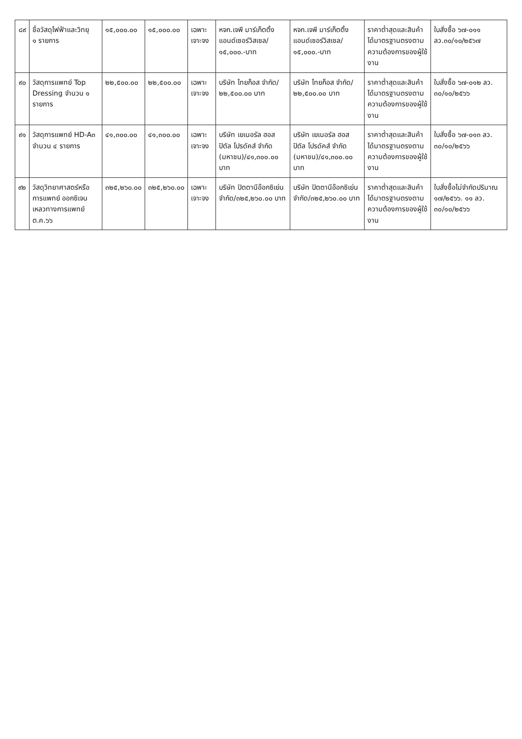| ๘๙ | ชื่อวัสดุไฟฟ้าและวิทยุ ๑ รายการ | ๑๕,๐๐๐.๐๐ | ๑๕,๐๐๐.๐๐ | เฉพาะเจาะจง | หจก.เจพี มาร์เก็ตติ้ง แอนด์เซอร์วิสเซล/ ๑๕,๐๐๐.-บาท | หจก.เจพี มาร์เก็ตติ้ง แอนด์เซอร์วิสเซล/ ๑๕,๐๐๐.-บาท | ราคาต่ำสุดและสินค้าได้มาตรฐานตรงตามความต้องการของผู้ใช้งาน | ใบสั่งซื้อ ๖๗-๐๑๑ ลว.๓๐/๑๐/๒๕๖๗ |
| ๙๐ | วัสดุการแพทย์ Top Dressing จำนวน ๑ รายการ | ๒๒,๕๐๐.๐๐ | ๒๒,๕๐๐.๐๐ | เฉพาะเจาะจง | บริษัท ไทยก็อส จำกัด/ ๒๒,๕๐๐.๐๐ บาท | บริษัท ไทยก็อส จำกัด/ ๒๒,๕๐๐.๐๐ บาท | ราคาต่ำสุดและสินค้าได้มาตรฐานตรงตามความต้องการของผู้ใช้งาน | ใบสั่งซื้อ ๖๗-๐๑๒ ลว. ๓๐/๑๐/๒๕๖๖ |
| ๙๑ | วัสดุการแพทย์ HD-A๓ จำนวน ๔ รายการ | ๔๑,๓๐๐.๐๐ | ๔๑,๓๐๐.๐๐ | เฉพาะเจาะจง | บริษัท เยเนอรัล ฮอสปิตัล โปรดัคส์ จำกัด (มหาชน)/๔๑,๓๐๐.๐๐ บาท | บริษัท เยเนอรัล ฮอสปิตัล โปรดัคส์ จำกัด (มหาชน)/๔๑,๓๐๐.๐๐ บาท | ราคาต่ำสุดและสินค้าได้มาตรฐานตรงตามความต้องการของผู้ใช้งาน | ใบสั่งซื้อ ๖๗-๐๑๓ ลว. ๓๐/๑๐/๒๕๖๖ |
| ๙๒ | วัสดุวิทยาศาสตร์หรือการแพทย์ ออกซิเจนเหลวทางการแพทย์ ต.ค.๖๖ | ๓๒๕,๒๖๐.๐๐ | ๓๒๕,๒๖๐.๐๐ | เฉพาะเจาะจง | บริษัท ปิตตานีอ๊อกซิเย่น จำกัด/๓๒๕,๒๖๐.๐๐ บาท | บริษัท ปิตตานีอ๊อกซิเย่น จำกัด/๓๒๕,๒๖๐.๐๐ บาท | ราคาต่ำสุดและสินค้าได้มาตรฐานตรงตามความต้องการของผู้ใช้งาน | ใบสั่งซื้อไม่จำกัดปริมาณ ๑๗/๒๕๖๖. ๑๑ ลว. ๓๐/๑๐/๒๕๖๖ |